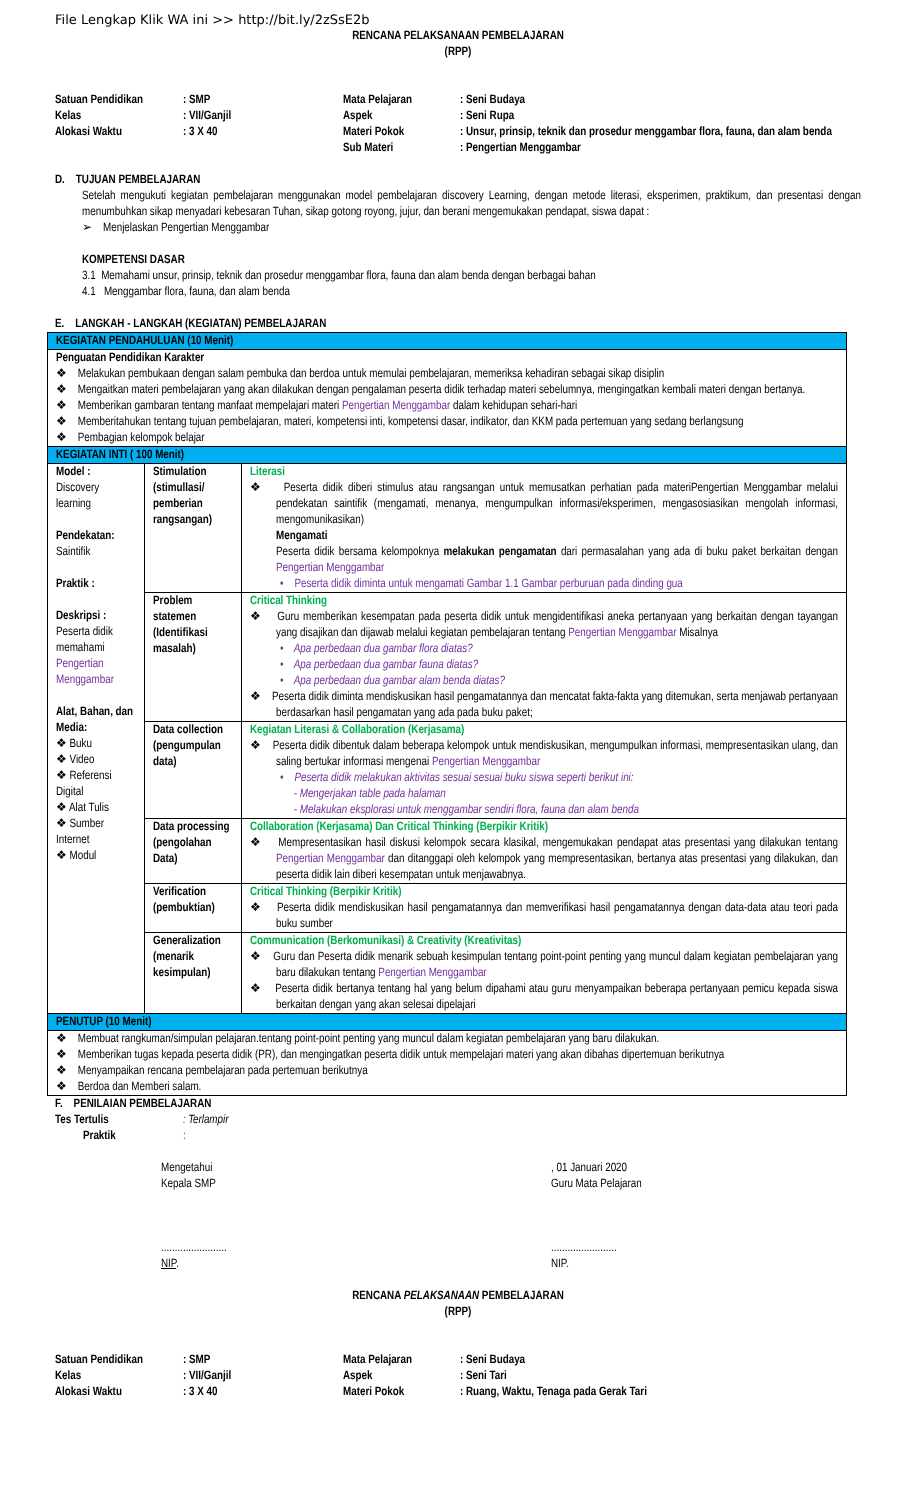File Lengkap Klik WA ini >> http://bit.ly/2zSsE2b
RENCANA PELAKSANAAN PEMBELAJARAN
(RPP)
Satuan Pendidikan: SMP Mata Pelajaran: Seni Budaya Kelas: VII/Ganjil Aspek: Seni Rupa Alokasi Waktu: 3 X 40 Materi Pokok: Unsur, prinsip, teknik dan prosedur menggambar flora, fauna, dan alam benda Sub Materi: Pengertian Menggambar
D. TUJUAN PEMBELAJARAN
Setelah mengukuti kegiatan pembelajaran menggunakan model pembelajaran discovery Learning, dengan metode literasi, eksperimen, praktikum, dan presentasi dengan menumbuhkan sikap menyadari kebesaran Tuhan, sikap gotong royong, jujur, dan berani mengemukakan pendapat, siswa dapat :
➢ Menjelaskan Pengertian Menggambar
KOMPETENSI DASAR
3.1 Memahami unsur, prinsip, teknik dan prosedur menggambar flora, fauna dan alam benda dengan berbagai bahan
4.1 Menggambar flora, fauna, dan alam benda
E. LANGKAH - LANGKAH (KEGIATAN) PEMBELAJARAN
| KEGIATAN PENDAHULUAN (10 Menit) | | |
| Penguatan Pendidikan Karakter ❖ Melakukan pembukaan dengan salam pembuka dan berdoa untuk memulai pembelajaran, memeriksa kehadiran sebagai sikap disiplin ❖ Mengaitkan materi pembelajaran yang akan dilakukan dengan pengalaman peserta didik terhadap materi sebelumnya, mengingatkan kembali materi dengan bertanya. ❖ Memberikan gambaran tentang manfaat mempelajari materi Pengertian Menggambar dalam kehidupan sehari-hari ❖ Memberitahukan tentang tujuan pembelajaran, materi, kompetensi inti, kompetensi dasar, indikator, dan KKM pada pertemuan yang sedang berlangsung ❖ Pembagian kelompok belajar | | |
| KEGIATAN INTI ( 100 Menit) | | |
| Model : Discovery learning Pendekatan: Saintifik Praktik : Deskripsi : Peserta didik memahami Pengertian Menggambar Alat, Bahan, dan Media: ❖ Buku ❖ Video ❖ Referensi Digital ❖ Alat Tulis ❖ Sumber Internet ❖ Modul | Stimulation (stimullasi/ pemberian rangsangan) | Literasi ❖ Peserta didik diberi stimulus atau rangsangan untuk memusatkan perhatian pada materiPengertian Menggambar melalui pendekatan saintifik (mengamati, menanya, mengumpulkan informasi/eksperimen, mengasosiasikan mengolah informasi, mengomunikasikan) Mengamati Peserta didik bersama kelompoknya melakukan pengamatan dari permasalahan yang ada di buku paket berkaitan dengan Pengertian Menggambar • Peserta didik diminta untuk mengamati Gambar 1.1 Gambar perburuan pada dinding gua |
| | Problem statemen (Identifikasi masalah) | Critical Thinking ❖ Guru memberikan kesempatan pada peserta didik untuk mengidentifikasi aneka pertanyaan yang berkaitan dengan tayangan yang disajikan dan dijawab melalui kegiatan pembelajaran tentang Pengertian Menggambar Misalnya • Apa perbedaan dua gambar flora diatas? • Apa perbedaan dua gambar fauna diatas? • Apa perbedaan dua gambar alam benda diatas? ❖ Peserta didik diminta mendiskusikan hasil pengamatannya dan mencatat fakta-fakta yang ditemukan, serta menjawab pertanyaan berdasarkan hasil pengamatan yang ada pada buku paket; |
| | Data collection (pengumpulan data) | Kegiatan Literasi & Collaboration (Kerjasama) ❖ Peserta didik dibentuk dalam beberapa kelompok untuk mendiskusikan, mengumpulkan informasi, mempresentasikan ulang, dan saling bertukar informasi mengenai Pengertian Menggambar • Peserta didik melakukan aktivitas sesuai sesuai buku siswa seperti berikut ini: - Mengerjakan table pada halaman - Melakukan eksplorasi untuk menggambar sendiri flora, fauna dan alam benda |
| | Data processing (pengolahan Data) | Collaboration (Kerjasama) Dan Critical Thinking (Berpikir Kritik) ❖ Mempresentasikan hasil diskusi kelompok secara klasikal, mengemukakan pendapat atas presentasi yang dilakukan tentang Pengertian Menggambar dan ditanggapi oleh kelompok yang mempresentasikan, bertanya atas presentasi yang dilakukan, dan peserta didik lain diberi kesempatan untuk menjawabnya. |
| | Verification (pembuktian) | Critical Thinking (Berpikir Kritik) ❖ Peserta didik mendiskusikan hasil pengamatannya dan memverifikasi hasil pengamatannya dengan data-data atau teori pada buku sumber |
| | Generalization (menarik kesimpulan) | Communication (Berkomunikasi) & Creativity (Kreativitas) ❖ Guru dan Peserta didik menarik sebuah kesimpulan tentang point-point penting yang muncul dalam kegiatan pembelajaran yang baru dilakukan tentang Pengertian Menggambar ❖ Peserta didik bertanya tentang hal yang belum dipahami atau guru menyampaikan beberapa pertanyaan pemicu kepada siswa berkaitan dengan yang akan selesai dipelajari |
| PENUTUP (10 Menit) | | |
| ❖ Membuat rangkuman/simpulan pelajaran.tentang point-point penting yang muncul dalam kegiatan pembelajaran yang baru dilakukan. ❖ Memberikan tugas kepada peserta didik (PR), dan mengingatkan peserta didik untuk mempelajari materi yang akan dibahas dipertemuan berikutnya ❖ Menyampaikan rencana pembelajaran pada pertemuan berikutnya ❖ Berdoa dan Memberi salam. | | |
F. PENILAIAN PEMBELAJARAN
Tes Tertulis: Terlampir Praktik:
Mengetahui
Kepala SMP
........................
NIP., 01 Januari 2020
Guru Mata Pelajaran
........................
NIP.
RENCANA PELAKSANAAN PEMBELAJARAN
(RPP)
Satuan Pendidikan: SMP Mata Pelajaran: Seni Budaya Kelas: VII/Ganjil Aspek: Seni Tari Alokasi Waktu: 3 X 40 Materi Pokok: Ruang, Waktu, Tenaga pada Gerak Tari